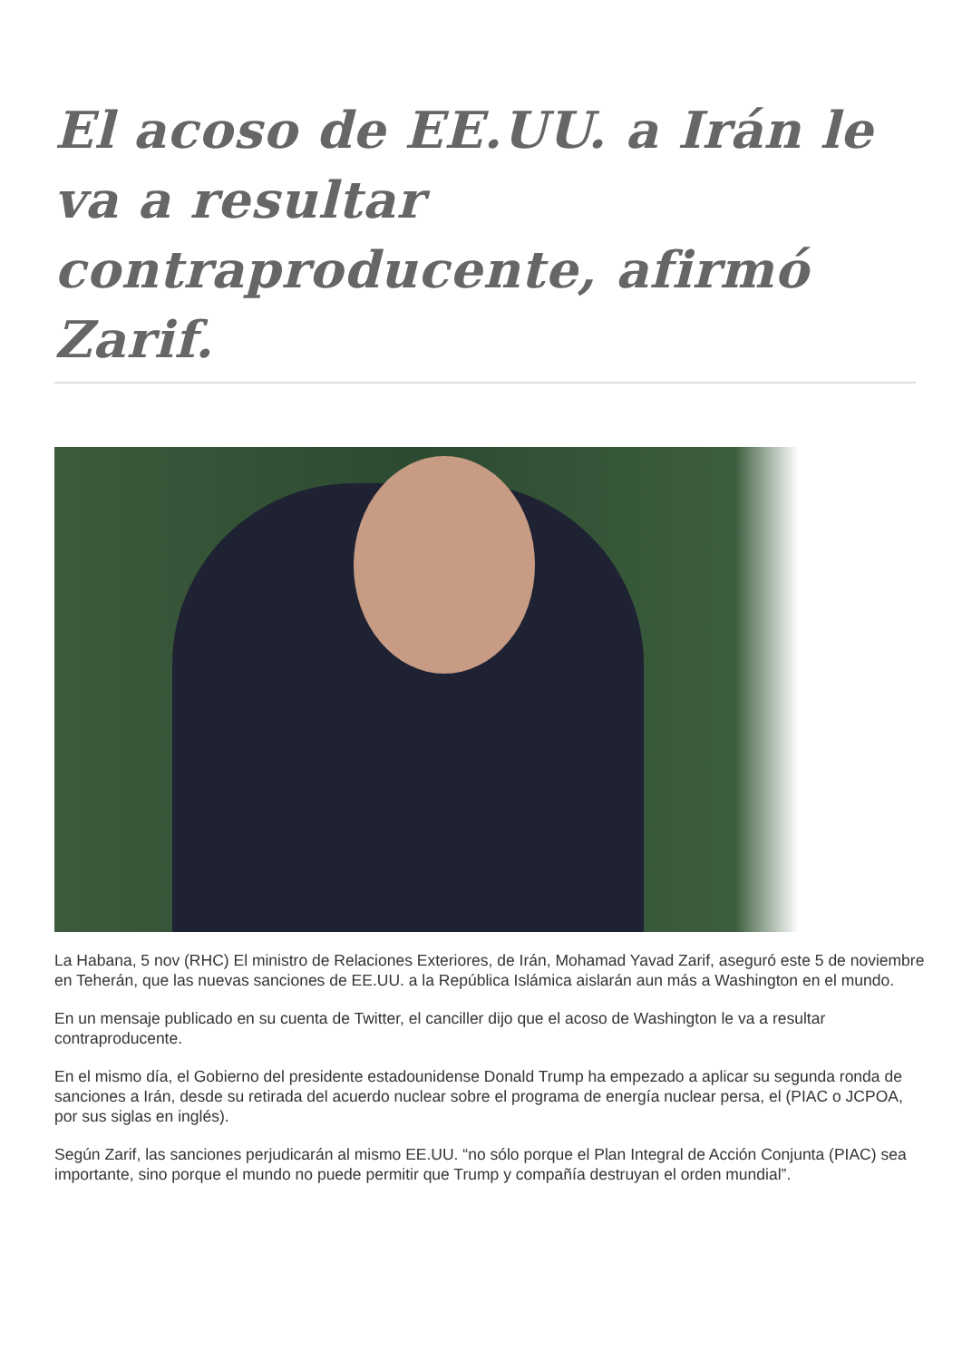El acoso de EE.UU. a Irán le va a resultar contraproducente, afirmó Zarif.
La Habana, 5 nov (RHC) El ministro de Relaciones Exteriores, de Irán, Mohamad Yavad Zarif, aseguró este 5 de noviembre en Teherán, que las nuevas sanciones de EE.UU. a la República Islámica aislarán aun más a Washington en el mundo.
En un mensaje publicado en su cuenta de Twitter, el canciller dijo que el acoso de Washington le va a resultar contraproducente.
En el mismo día, el Gobierno del presidente estadounidense Donald Trump ha empezado a aplicar su segunda ronda de sanciones a Irán, desde su retirada del acuerdo nuclear sobre el programa de energía nuclear persa, el (PIAC o JCPOA, por sus siglas en inglés).
Según Zarif, las sanciones perjudicarán al mismo EE.UU. “no sólo porque el Plan Integral de Acción Conjunta (PIAC) sea importante, sino porque el mundo no puede permitir que Trump y compañía destruyan el orden mundial”.